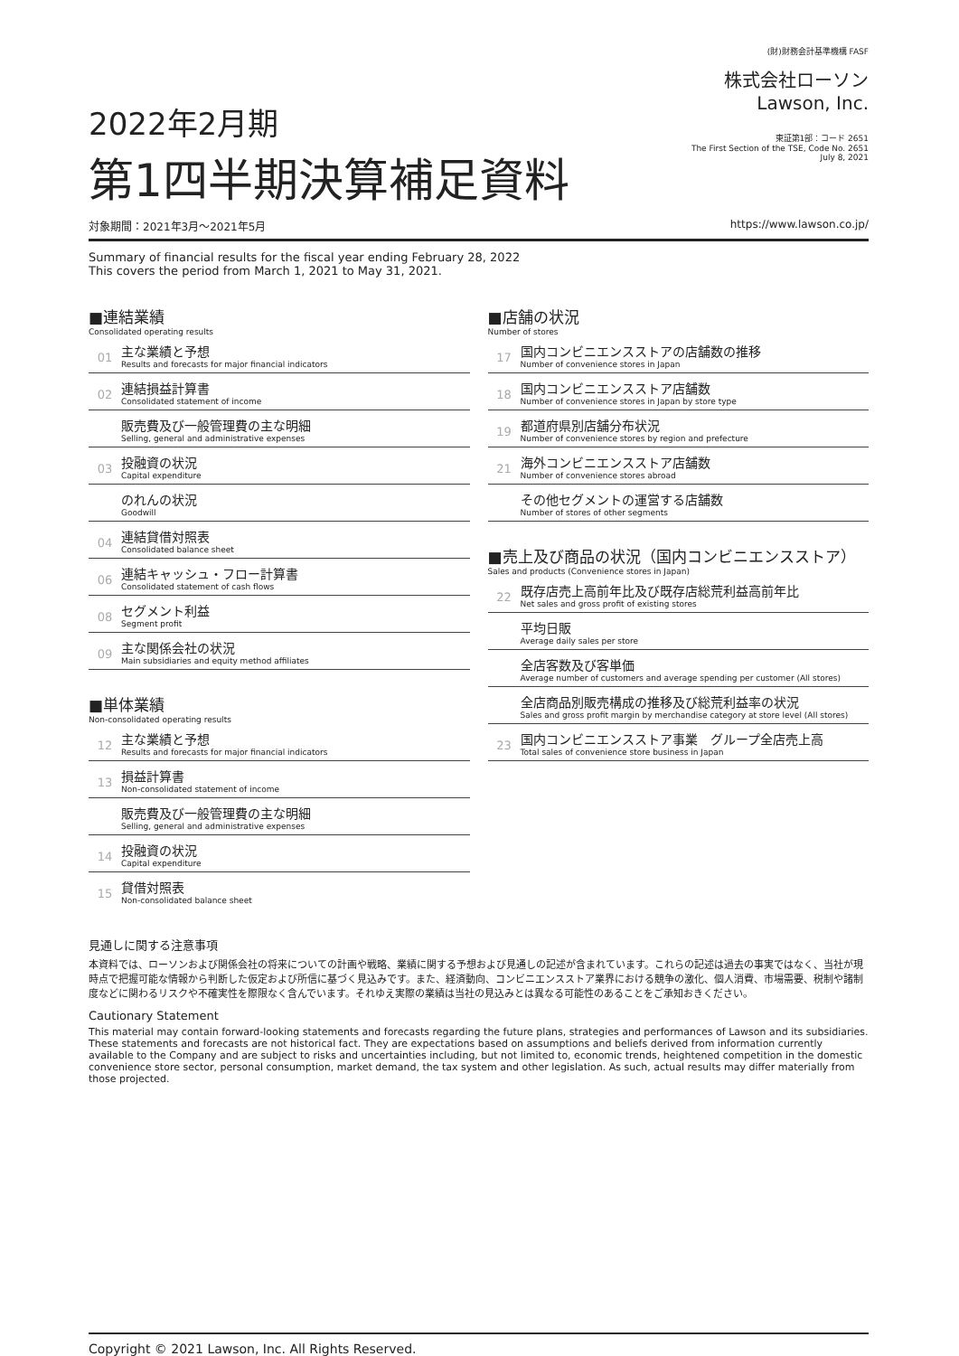2022年2月期
第1四半期決算補足資料
(財)財務会計基準機構 FASF
株式会社ローソン
Lawson, Inc.
東証第1部：コード 2651
The First Section of the TSE, Code No. 2651
July 8, 2021
対象期間：2021年3月～2021年5月 https://www.lawson.co.jp/
Summary of financial results for the fiscal year ending February 28, 2022
This covers the period from March 1, 2021 to May 31, 2021.
■連結業績
Consolidated operating results
01
主な業績と予想
Results and forecasts for major financial indicators
02
連結損益計算書
Consolidated statement of income
販売費及び一般管理費の主な明細
Selling, general and administrative expenses
03
投融資の状況
Capital expenditure
のれんの状況
Goodwill
04
連結貸借対照表
Consolidated balance sheet
06
連結キャッシュ・フロー計算書
Consolidated statement of cash flows
08
セグメント利益
Segment profit
09
主な関係会社の状況
Main subsidiaries and equity method affiliates
■単体業績
Non-consolidated operating results
12
主な業績と予想
Results and forecasts for major financial indicators
13
損益計算書
Non-consolidated statement of income
販売費及び一般管理費の主な明細
Selling, general and administrative expenses
14
投融資の状況
Capital expenditure
15
貸借対照表
Non-consolidated balance sheet
■店舗の状況
Number of stores
17
国内コンビニエンスストアの店舗数の推移
Number of convenience stores in Japan
18
国内コンビニエンスストア店舗数
Number of convenience stores in Japan by store type
19
都道府県別店舗分布状況
Number of convenience stores by region and prefecture
21
海外コンビニエンスストア店舗数
Number of convenience stores abroad
その他セグメントの運営する店舗数
Number of stores of other segments
■売上及び商品の状況（国内コンビニエンスストア）
Sales and products (Convenience stores in Japan)
22
既存店売上高前年比及び既存店総荒利益高前年比
Net sales and gross profit of existing stores
平均日販
Average daily sales per store
全店客数及び客単価
Average number of customers and average spending per customer (All stores)
全店商品別販売構成の推移及び総荒利益率の状況
Sales and gross profit margin by merchandise category at store level (All stores)
23
国内コンビニエンスストア事業　グループ全店売上高
Total sales of convenience store business in Japan
見通しに関する注意事項
本資料では、ローソンおよび関係会社の将来についての計画や戦略、業績に関する予想および見通しの記述が含まれています。これらの記述は過去の事実ではなく、当社が現時点で把握可能な情報から判断した仮定および所信に基づく見込みです。また、経済動向、コンビニエンスストア業界における競争の激化、個人消費、市場需要、税制や諸制度などに関わるリスクや不確実性を際限なく含んでいます。それゆえ実際の業績は当社の見込みとは異なる可能性のあることをご承知おきください。
Cautionary Statement
This material may contain forward-looking statements and forecasts regarding the future plans, strategies and performances of Lawson and its subsidiaries. These statements and forecasts are not historical fact. They are expectations based on assumptions and beliefs derived from information currently available to the Company and are subject to risks and uncertainties including, but not limited to, economic trends, heightened competition in the domestic convenience store sector, personal consumption, market demand, the tax system and other legislation. As such, actual results may differ materially from those projected.
Copyright © 2021 Lawson, Inc. All Rights Reserved.